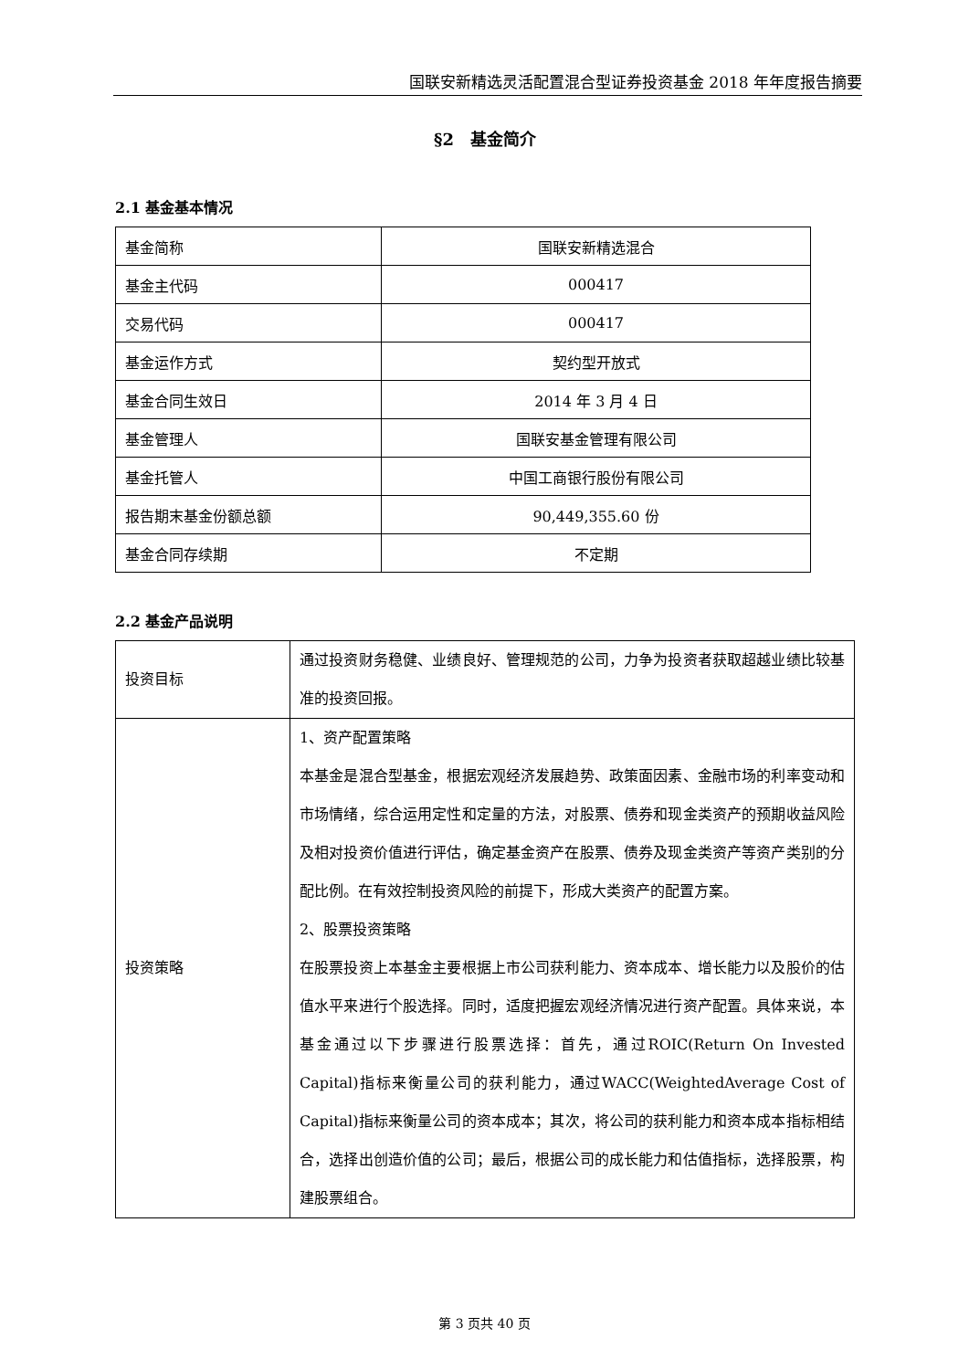国联安新精选灵活配置混合型证券投资基金 2018 年年度报告摘要
§2　基金简介
2.1 基金基本情况
| 基金简称 | 国联安新精选混合 |
| 基金主代码 | 000417 |
| 交易代码 | 000417 |
| 基金运作方式 | 契约型开放式 |
| 基金合同生效日 | 2014 年 3 月 4 日 |
| 基金管理人 | 国联安基金管理有限公司 |
| 基金托管人 | 中国工商银行股份有限公司 |
| 报告期末基金份额总额 | 90,449,355.60 份 |
| 基金合同存续期 | 不定期 |
2.2 基金产品说明
| 投资目标 | 通过投资财务稳健、业绩良好、管理规范的公司，力争为投资者获取超越业绩比较基准的投资回报。 |
| 投资策略 | 1、资产配置策略 本基金是混合型基金，根据宏观经济发展趋势、政策面因素、金融市场的利率变动和市场情绪，综合运用定性和定量的方法，对股票、债券和现金类资产的预期收益风险及相对投资价值进行评估，确定基金资产在股票、债券及现金类资产等资产类别的分配比例。在有效控制投资风险的前提下，形成大类资产的配置方案。 2、股票投资策略 在股票投资上本基金主要根据上市公司获利能力、资本成本、增长能力以及股价的估值水平来进行个股选择。同时，适度把握宏观经济情况进行资产配置。具体来说，本基金通过以下步骤进行股票选择：首先，通过ROIC(Return On Invested Capital)指标来衡量公司的获利能力，通过WACC(WeightedAverage Cost of Capital)指标来衡量公司的资本成本；其次，将公司的获利能力和资本成本指标相结合，选择出创造价值的公司；最后，根据公司的成长能力和估值指标，选择股票，构建股票组合。 |
第 3 页共 40 页